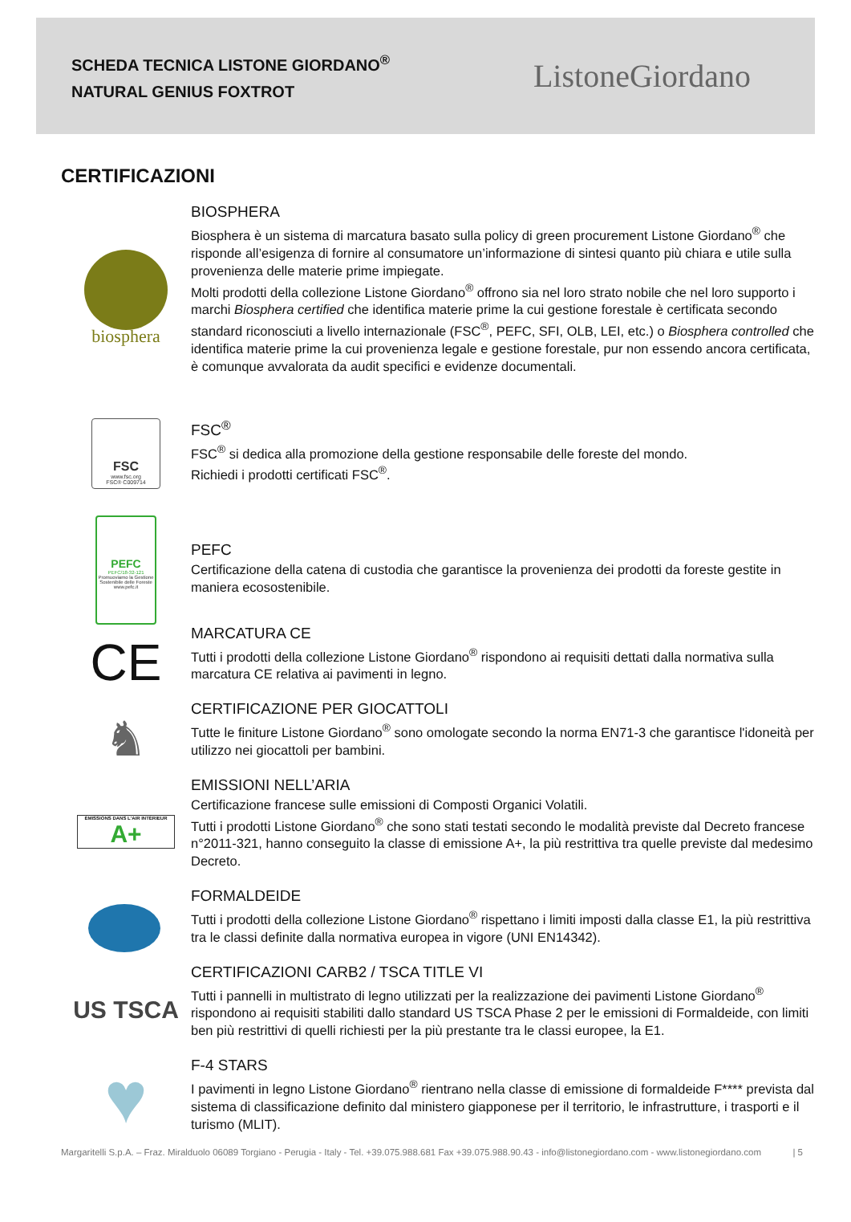SCHEDA TECNICA LISTONE GIORDANO<sup>®</sup>
NATURAL GENIUS FOXTROT
ListoneGiordano
CERTIFICAZIONI
biosphera
BIOSPHERA
Biosphera è un sistema di marcatura basato sulla policy di green procurement Listone Giordano<sup>®</sup> che risponde all’esigenza di fornire al consumatore un’informazione di sintesi quanto più chiara e utile sulla provenienza delle materie prime impiegate.
Molti prodotti della collezione Listone Giordano<sup>®</sup> offrono sia nel loro strato nobile che nel loro supporto i marchi Biosphera certified che identifica materie prime la cui gestione forestale è certificata secondo standard riconosciuti a livello internazionale (FSC<sup>®</sup>, PEFC, SFI, OLB, LEI, etc.) o Biosphera controlled che identifica materie prime la cui provenienza legale e gestione forestale, pur non essendo ancora certificata, è comunque avvalorata da audit specifici e evidenze documentali.
FSC
www.fsc.org
FSC® C009714
FSC<sup>®</sup>
FSC<sup>®</sup> si dedica alla promozione della gestione responsabile delle foreste del mondo.
Richiedi i prodotti certificati FSC<sup>®</sup>.
PEFC
PEFC/18-32-121
Promuoviamo la Gestione Sostenibile delle Foreste
www.pefc.it
PEFC
Certificazione della catena di custodia che garantisce la provenienza dei prodotti da foreste gestite in maniera ecosostenibile.
CE
MARCATURA CE
Tutti i prodotti della collezione Listone Giordano<sup>®</sup> rispondono ai requisiti dettati dalla normativa sulla marcatura CE relativa ai pavimenti in legno.
♞
CERTIFICAZIONE PER GIOCATTOLI
Tutte le finiture Listone Giordano<sup>®</sup> sono omologate secondo la norma EN71-3 che garantisce l'idoneità per utilizzo nei giocattoli per bambini.
ÉMISSIONS DANS L'AIR INTÉRIEUR
A+
EMISSIONI NELL’ARIA
Certificazione francese sulle emissioni di Composti Organici Volatili.
Tutti i prodotti Listone Giordano<sup>®</sup> che sono stati testati secondo le modalità previste dal Decreto francese n°2011-321, hanno conseguito la classe di emissione A+, la più restrittiva tra quelle previste dal medesimo Decreto.
FORMALDEIDE
Tutti i prodotti della collezione Listone Giordano<sup>®</sup> rispettano i limiti imposti dalla classe E1, la più restrittiva tra le classi definite dalla normativa europea in vigore (UNI EN14342).
US TSCA
CERTIFICAZIONI CARB2 / TSCA TITLE VI
Tutti i pannelli in multistrato di legno utilizzati per la realizzazione dei pavimenti Listone Giordano<sup>®</sup> rispondono ai requisiti stabiliti dallo standard US TSCA Phase 2 per le emissioni di Formaldeide, con limiti ben più restrittivi di quelli richiesti per la più prestante tra le classi europee, la E1.
♥
F-4 STARS
I pavimenti in legno Listone Giordano<sup>®</sup> rientrano nella classe di emissione di formaldeide F**** prevista dal sistema di classificazione definito dal ministero giapponese per il territorio, le infrastrutture, i trasporti e il turismo (MLIT).
Margaritelli S.p.A. – Fraz. Miralduolo 06089 Torgiano - Perugia - Italy - Tel. +39.075.988.681 Fax +39.075.988.90.43 - info@listonegiordano.com - www.listonegiordano.com | 5